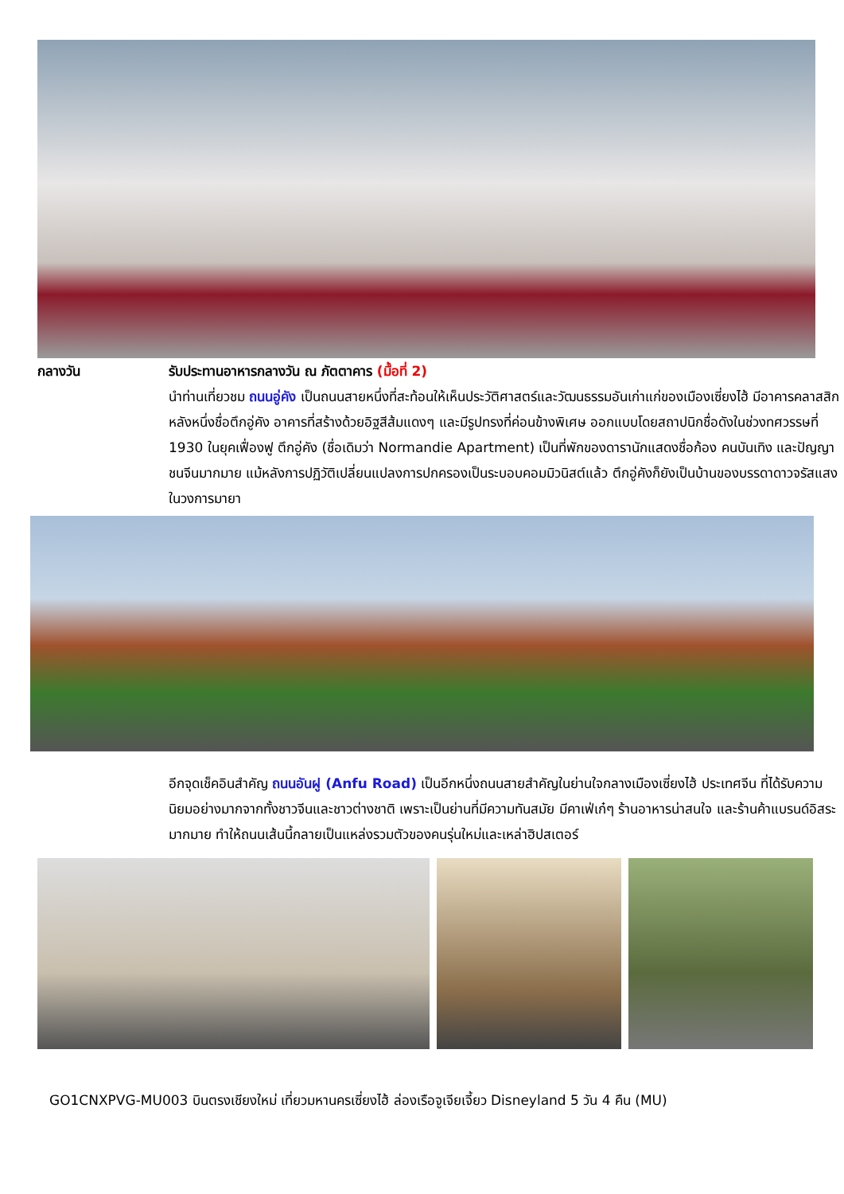กลางวัน รับประทานอาหารกลางวัน ณ ภัตตาคาร (มื้อที่ 2)
นำท่านเที่ยวชม ถนนอู่คัง เป็นถนนสายหนึ่งที่สะท้อนให้เห็นประวัติศาสตร์และวัฒนธรรมอันเก่าแก่ของเมืองเซี่ยงไฮ้ มีอาคารคลาสสิกหลังหนึ่งชื่อตึกอู่คัง อาคารที่สร้างด้วยอิฐสีส้มแดงๆ และมีรูปทรงที่ค่อนข้างพิเศษ ออกแบบโดยสถาปนิกชื่อดังในช่วงทศวรรษที่ 1930 ในยุคเฟื่องฟู ตึกอู่คัง (ชื่อเดิมว่า Normandie Apartment) เป็นที่พักของดารานักแสดงชื่อก้อง คนบันเทิง และปัญญาชนจีนมากมาย แม้หลังการปฏิวัติเปลี่ยนแปลงการปกครองเป็นระบอบคอมมิวนิสต์แล้ว ตึกอู่คังก็ยังเป็นบ้านของบรรดาดาวจรัสแสงในวงการมายา
อีกจุดเช็คอินสำคัญ ถนนอันฝู (Anfu Road) เป็นอีกหนึ่งถนนสายสำคัญในย่านใจกลางเมืองเซี่ยงไฮ้ ประเทศจีน ที่ได้รับความนิยมอย่างมากจากทั้งชาวจีนและชาวต่างชาติ เพราะเป็นย่านที่มีความทันสมัย มีคาเฟ่เก๋ๆ ร้านอาหารน่าสนใจ และร้านค้าแบรนด์อิสระมากมาย ทำให้ถนนเส้นนี้กลายเป็นแหล่งรวมตัวของคนรุ่นใหม่และเหล่าฮิปสเตอร์
GO1CNXPVG-MU003 บินตรงเชียงใหม่ เที่ยวมหานครเซี่ยงไฮ้ ล่องเรือจูเจียเจี้ยว Disneyland 5 วัน 4 คืน (MU)